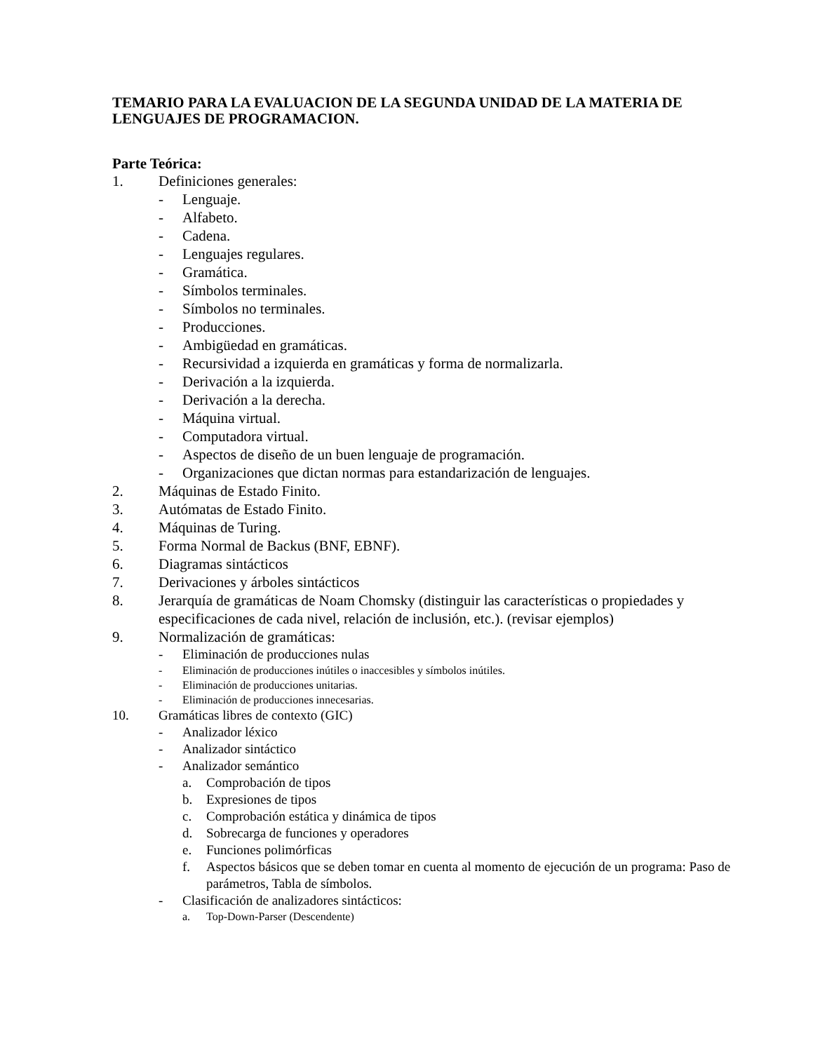TEMARIO PARA LA EVALUACION DE LA SEGUNDA UNIDAD DE LA MATERIA DE LENGUAJES DE PROGRAMACION.
Parte Teórica:
1. Definiciones generales:
- Lenguaje.
- Alfabeto.
- Cadena.
- Lenguajes regulares.
- Gramática.
- Símbolos terminales.
- Símbolos no terminales.
- Producciones.
- Ambigüedad en gramáticas.
- Recursividad a izquierda en gramáticas y forma de normalizarla.
- Derivación a la izquierda.
- Derivación a la derecha.
- Máquina virtual.
- Computadora virtual.
- Aspectos de diseño de un buen lenguaje de programación.
- Organizaciones que dictan normas para estandarización de lenguajes.
2. Máquinas de Estado Finito.
3. Autómatas de Estado Finito.
4. Máquinas de Turing.
5. Forma Normal de Backus (BNF, EBNF).
6. Diagramas sintácticos
7. Derivaciones y árboles sintácticos
8. Jerarquía de gramáticas de Noam Chomsky (distinguir las características o propiedades y especificaciones de cada nivel, relación de inclusión, etc.). (revisar ejemplos)
9. Normalización de gramáticas:
- Eliminación de producciones nulas
- Eliminación de producciones inútiles o inaccesibles y símbolos inútiles.
- Eliminación de producciones unitarias.
- Eliminación de producciones innecesarias.
10. Gramáticas libres de contexto (GIC)
- Analizador léxico
- Analizador sintáctico
- Analizador semántico
a. Comprobación de tipos
b. Expresiones de tipos
c. Comprobación estática y dinámica de tipos
d. Sobrecarga de funciones y operadores
e. Funciones polimórficas
f. Aspectos básicos que se deben tomar en cuenta al momento de ejecución de un programa: Paso de parámetros, Tabla de símbolos.
- Clasificación de analizadores sintácticos:
a. Top-Down-Parser (Descendente)